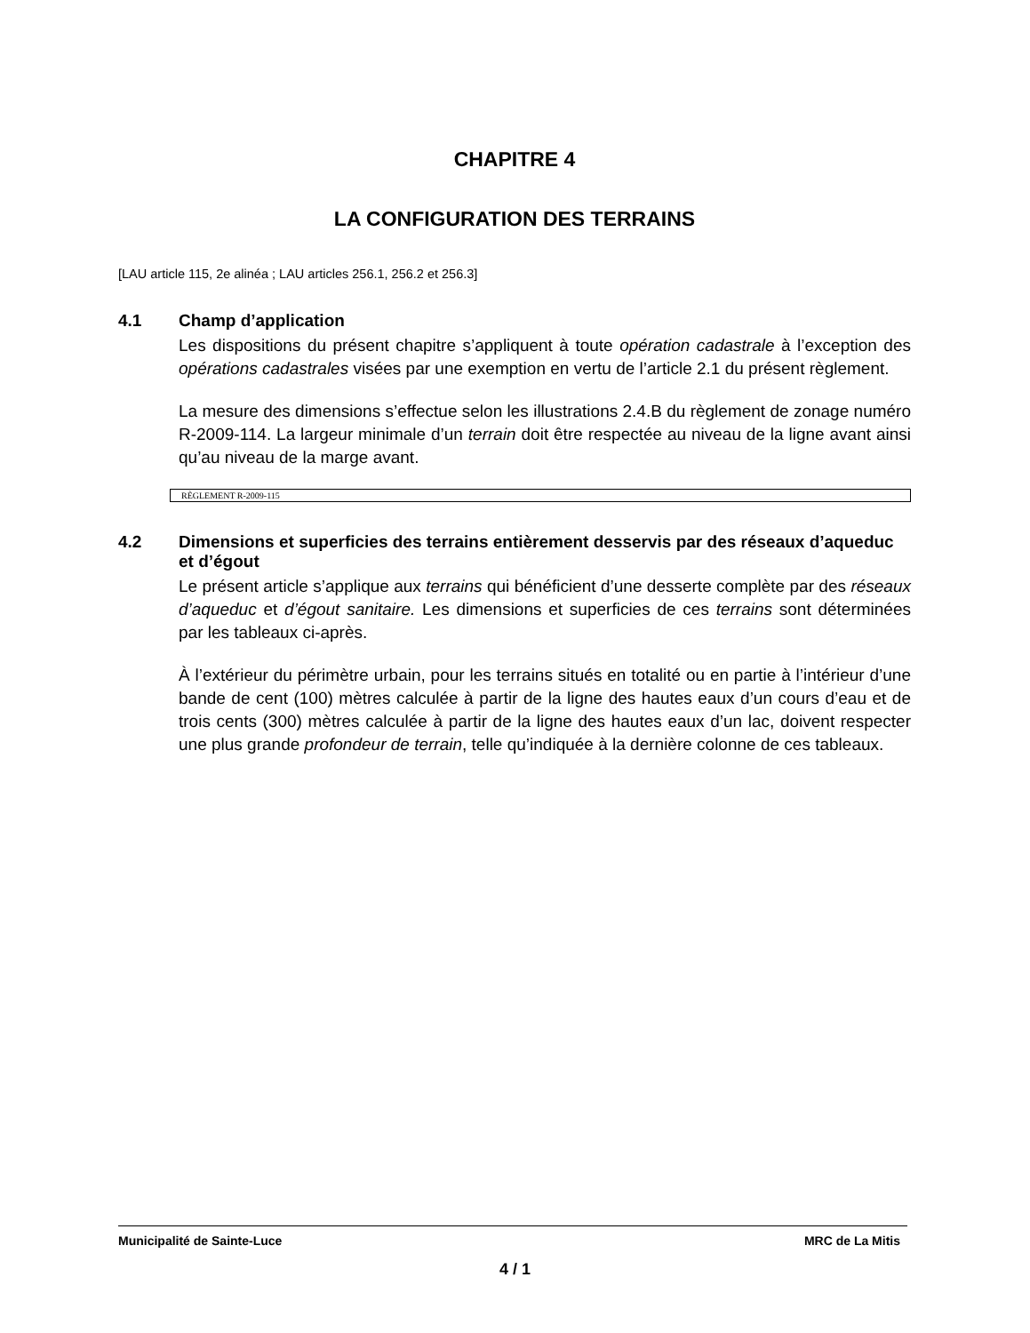CHAPITRE 4
LA CONFIGURATION DES TERRAINS
[LAU article 115, 2e alinéa ; LAU articles 256.1, 256.2 et 256.3]
4.1 Champ d’application
Les dispositions du présent chapitre s’appliquent à toute opération cadastrale à l’exception des opérations cadastrales visées par une exemption en vertu de l’article 2.1 du présent règlement.
La mesure des dimensions s’effectue selon les illustrations 2.4.B du règlement de zonage numéro R-2009-114. La largeur minimale d’un terrain doit être respectée au niveau de la ligne avant ainsi qu’au niveau de la marge avant.
RÈGLEMENT R-2009-115
4.2 Dimensions et superficies des terrains entièrement desservis par des réseaux d’aqueduc et d’égout
Le présent article s’applique aux terrains qui bénéficient d’une desserte complète par des réseaux d’aqueduc et d’égout sanitaire. Les dimensions et superficies de ces terrains sont déterminées par les tableaux ci-après.
À l’extérieur du périmètre urbain, pour les terrains situés en totalité ou en partie à l’intérieur d’une bande de cent (100) mètres calculée à partir de la ligne des hautes eaux d’un cours d’eau et de trois cents (300) mètres calculée à partir de la ligne des hautes eaux d’un lac, doivent respecter une plus grande profondeur de terrain, telle qu’indiquée à la dernière colonne de ces tableaux.
Municipalité de Sainte-Luce MRC de La Mitis
4 / 1